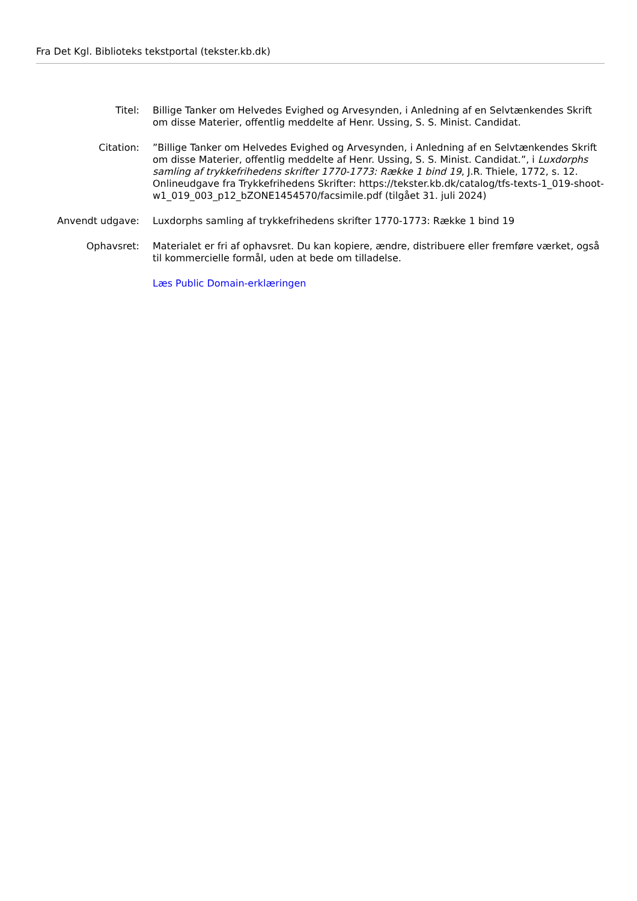Fra Det Kgl. Biblioteks tekstportal (tekster.kb.dk)
Titel: Billige Tanker om Helvedes Evighed og Arvesynden, i Anledning af en Selvtænkendes Skrift om disse Materier, offentlig meddelte af Henr. Ussing, S. S. Minist. Candidat.
Citation: ”Billige Tanker om Helvedes Evighed og Arvesynden, i Anledning af en Selvtænkendes Skrift om disse Materier, offentlig meddelte af Henr. Ussing, S. S. Minist. Candidat.”, i Luxdorphs samling af trykkefrihedens skrifter 1770-1773: Række 1 bind 19, J.R. Thiele, 1772, s. 12. Onlineudgave fra Trykkefrihedens Skrifter: https://tekster.kb.dk/catalog/tfs-texts-1_019-shoot-
w1_019_003_p12_bZONE1454570/facsimile.pdf (tilgået 31. juli 2024)
Anvendt udgave: Luxdorphs samling af trykkefrihedens skrifter 1770-1773: Række 1 bind 19
Ophavsret: Materialet er fri af ophavsret. Du kan kopiere, ændre, distribuere eller fremføre værket, også til kommercielle formål, uden at bede om tilladelse.
Læs Public Domain-erklæringen